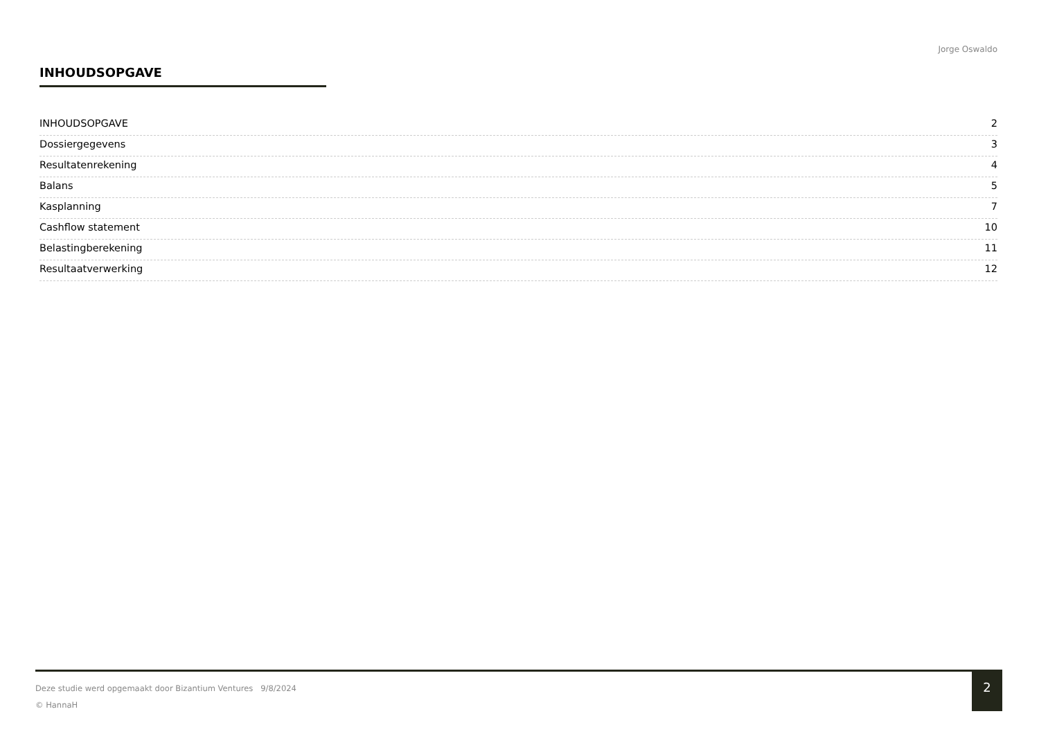Jorge Oswaldo
INHOUDSOPGAVE
INHOUDSOPGAVE 2
Dossiergegevens 3
Resultatenrekening 4
Balans 5
Kasplanning 7
Cashflow statement 10
Belastingberekening 11
Resultaatverwerking 12
Deze studie werd opgemaakt door Bizantium Ventures 9/8/2024
© HannaH
2